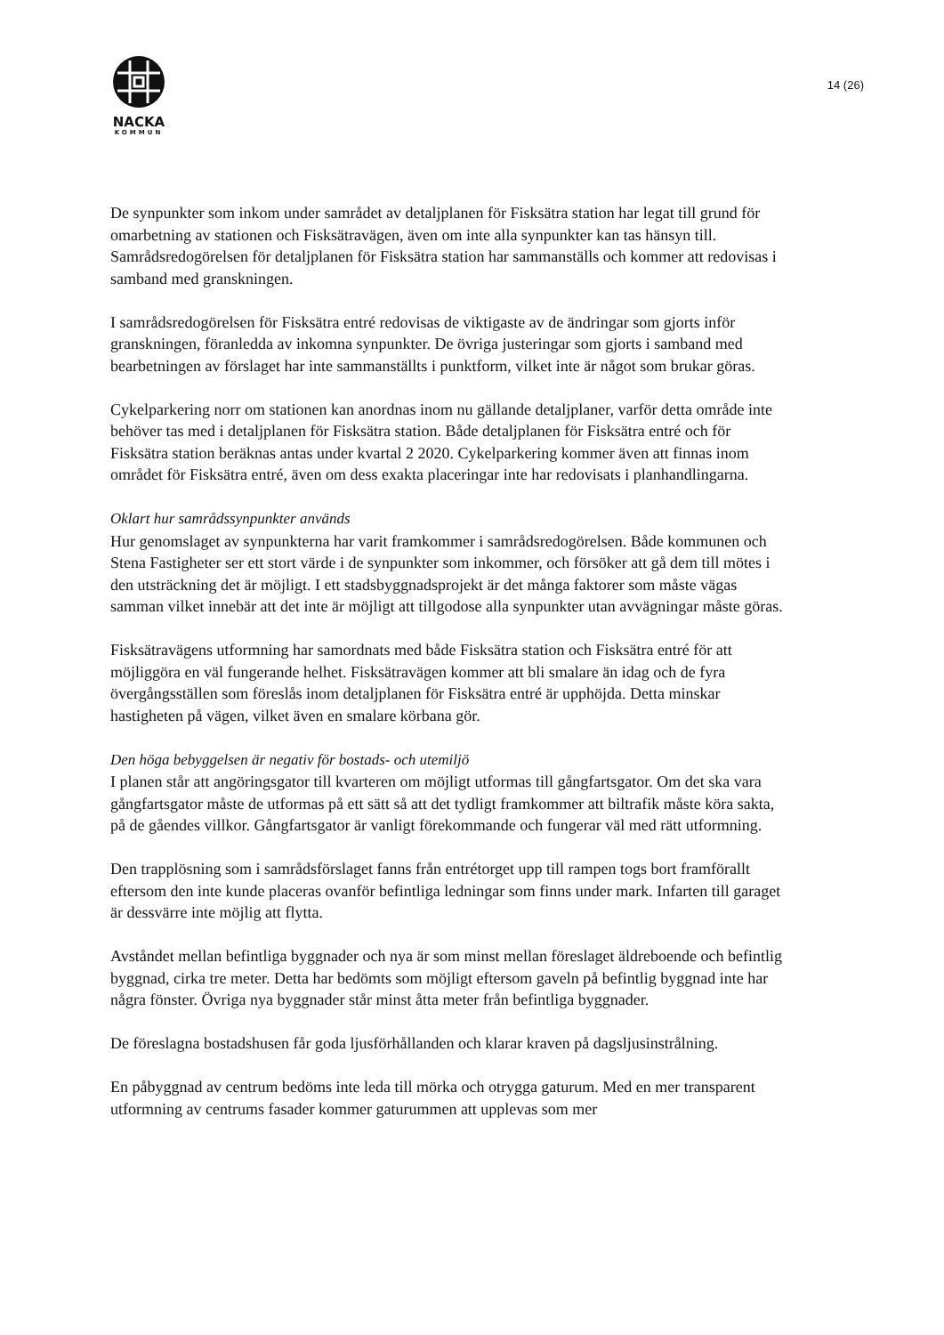NACKA
KOMMUN
14 (26)
De synpunkter som inkom under samrådet av detaljplanen för Fisksätra station har legat till grund för omarbetning av stationen och Fisksätravägen, även om inte alla synpunkter kan tas hänsyn till. Samrådsredogörelsen för detaljplanen för Fisksätra station har sammanställs och kommer att redovisas i samband med granskningen.
I samrådsredogörelsen för Fisksätra entré redovisas de viktigaste av de ändringar som gjorts inför granskningen, föranledda av inkomna synpunkter. De övriga justeringar som gjorts i samband med bearbetningen av förslaget har inte sammanställts i punktform, vilket inte är något som brukar göras.
Cykelparkering norr om stationen kan anordnas inom nu gällande detaljplaner, varför detta område inte behöver tas med i detaljplanen för Fisksätra station. Både detaljplanen för Fisksätra entré och för Fisksätra station beräknas antas under kvartal 2 2020. Cykelparkering kommer även att finnas inom området för Fisksätra entré, även om dess exakta placeringar inte har redovisats i planhandlingarna.
Oklart hur samrådssynpunkter används
Hur genomslaget av synpunkterna har varit framkommer i samrådsredogörelsen. Både kommunen och Stena Fastigheter ser ett stort värde i de synpunkter som inkommer, och försöker att gå dem till mötes i den utsträckning det är möjligt. I ett stadsbyggnadsprojekt är det många faktorer som måste vägas samman vilket innebär att det inte är möjligt att tillgodose alla synpunkter utan avvägningar måste göras.
Fisksätravägens utformning har samordnats med både Fisksätra station och Fisksätra entré för att möjliggöra en väl fungerande helhet. Fisksätravägen kommer att bli smalare än idag och de fyra övergångsställen som föreslås inom detaljplanen för Fisksätra entré är upphöjda. Detta minskar hastigheten på vägen, vilket även en smalare körbana gör.
Den höga bebyggelsen är negativ för bostads- och utemiljö
I planen står att angöringsgator till kvarteren om möjligt utformas till gångfartsgator. Om det ska vara gångfartsgator måste de utformas på ett sätt så att det tydligt framkommer att biltrafik måste köra sakta, på de gåendes villkor. Gångfartsgator är vanligt förekommande och fungerar väl med rätt utformning.
Den trapplösning som i samrådsförslaget fanns från entrétorget upp till rampen togs bort framförallt eftersom den inte kunde placeras ovanför befintliga ledningar som finns under mark. Infarten till garaget är dessvärre inte möjlig att flytta.
Avståndet mellan befintliga byggnader och nya är som minst mellan föreslaget äldreboende och befintlig byggnad, cirka tre meter. Detta har bedömts som möjligt eftersom gaveln på befintlig byggnad inte har några fönster. Övriga nya byggnader står minst åtta meter från befintliga byggnader.
De föreslagna bostadshusen får goda ljusförhållanden och klarar kraven på dagsljusinstrålning.
En påbyggnad av centrum bedöms inte leda till mörka och otrygga gaturum. Med en mer transparent utformning av centrums fasader kommer gaturummen att upplevas som mer